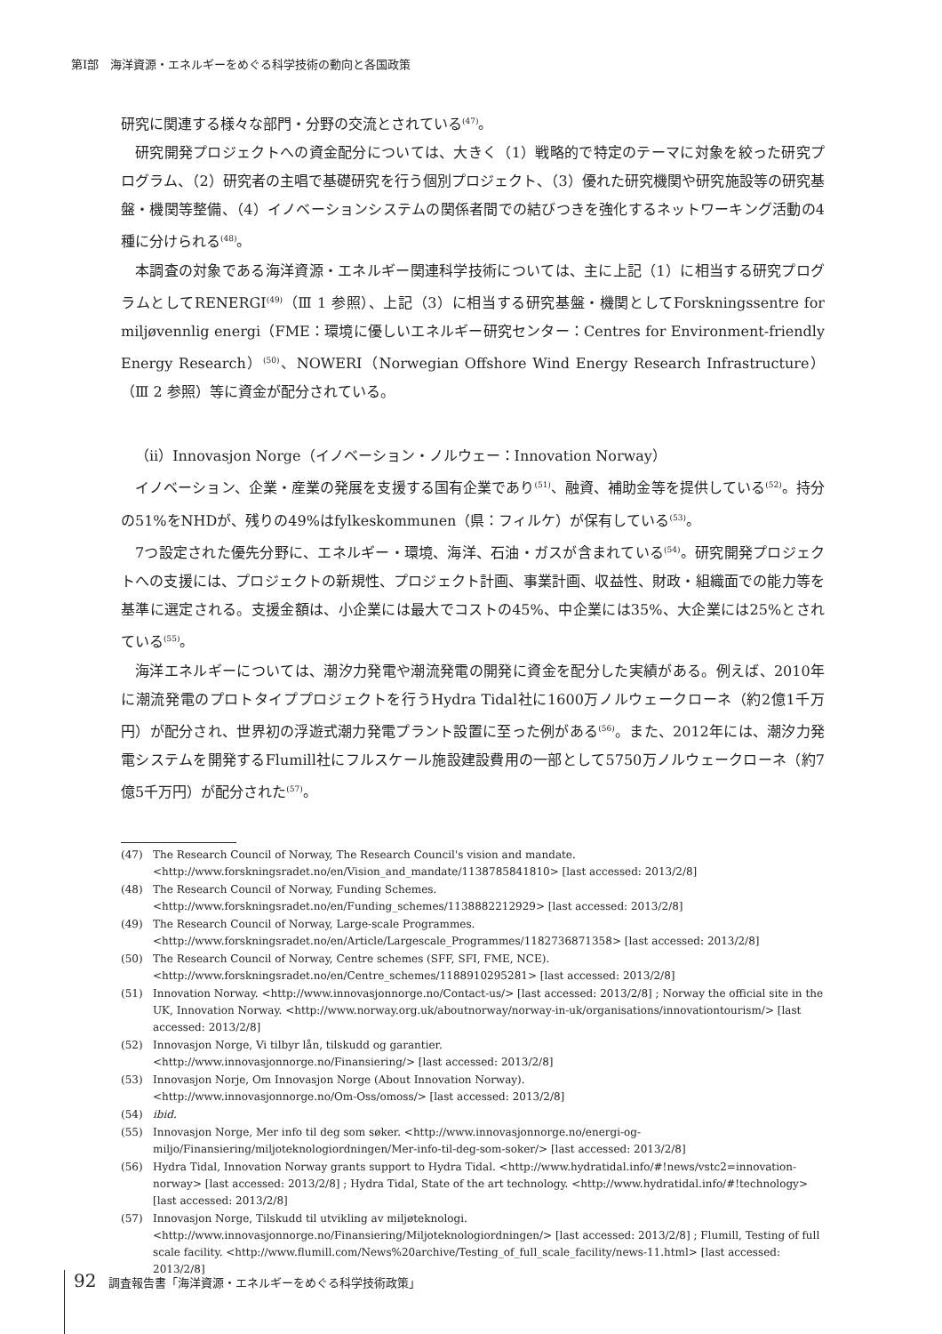第Ⅰ部　海洋資源・エネルギーをめぐる科学技術の動向と各国政策
研究に関連する様々な部門・分野の交流とされている<sup>(47)</sup>。
研究開発プロジェクトへの資金配分については、大きく（1）戦略的で特定のテーマに対象を絞った研究プログラム、（2）研究者の主唱で基礎研究を行う個別プロジェクト、（3）優れた研究機関や研究施設等の研究基盤・機関等整備、（4）イノベーションシステムの関係者間での結びつきを強化するネットワーキング活動の4種に分けられる<sup>(48)</sup>。
本調査の対象である海洋資源・エネルギー関連科学技術については、主に上記（1）に相当する研究プログラムとしてRENERGI<sup>(49)</sup>（Ⅲ 1 参照）、上記（3）に相当する研究基盤・機関としてForskningssentre for miljøvennlig energi（FME：環境に優しいエネルギー研究センター：Centres for Environment-friendly Energy Research）<sup>(50)</sup>、NOWERI（Norwegian Offshore Wind Energy Research Infrastructure）（Ⅲ 2 参照）等に資金が配分されている。
（ii）Innovasjon Norge（イノベーション・ノルウェー：Innovation Norway）
イノベーション、企業・産業の発展を支援する国有企業であり<sup>(51)</sup>、融資、補助金等を提供している<sup>(52)</sup>。持分の51%をNHDが、残りの49%はfylkeskommunen（県：フィルケ）が保有している<sup>(53)</sup>。
7つ設定された優先分野に、エネルギー・環境、海洋、石油・ガスが含まれている<sup>(54)</sup>。研究開発プロジェクトへの支援には、プロジェクトの新規性、プロジェクト計画、事業計画、収益性、財政・組織面での能力等を基準に選定される。支援金額は、小企業には最大でコストの45%、中企業には35%、大企業には25%とされている<sup>(55)</sup>。
海洋エネルギーについては、潮汐力発電や潮流発電の開発に資金を配分した実績がある。例えば、2010年に潮流発電のプロトタイププロジェクトを行うHydra Tidal社に1600万ノルウェークローネ（約2億1千万円）が配分され、世界初の浮遊式潮力発電プラント設置に至った例がある<sup>(56)</sup>。また、2012年には、潮汐力発電システムを開発するFlumill社にフルスケール施設建設費用の一部として5750万ノルウェークローネ（約7億5千万円）が配分された<sup>(57)</sup>。
(47) The Research Council of Norway, The Research Council's vision and mandate. <http://www.forskningsradet.no/en/Vision_and_mandate/1138785841810> [last accessed: 2013/2/8]
(48) The Research Council of Norway, Funding Schemes. <http://www.forskningsradet.no/en/Funding_schemes/1138882212929> [last accessed: 2013/2/8]
(49) The Research Council of Norway, Large-scale Programmes. <http://www.forskningsradet.no/en/Article/Largescale_Programmes/1182736871358> [last accessed: 2013/2/8]
(50) The Research Council of Norway, Centre schemes (SFF, SFI, FME, NCE). <http://www.forskningsradet.no/en/Centre_schemes/1188910295281> [last accessed: 2013/2/8]
(51) Innovation Norway. <http://www.innovasjonnorge.no/Contact-us/> [last accessed: 2013/2/8] ; Norway the official site in the UK, Innovation Norway. <http://www.norway.org.uk/aboutnorway/norway-in-uk/organisations/innovationtourism/> [last accessed: 2013/2/8]
(52) Innovasjon Norge, Vi tilbyr lån, tilskudd og garantier.
<http://www.innovasjonnorge.no/Finansiering/> [last accessed: 2013/2/8]
(53) Innovasjon Norje, Om Innovasjon Norge (About Innovation Norway).
<http://www.innovasjonnorge.no/Om-Oss/omoss/> [last accessed: 2013/2/8]
(54) ibid.
(55) Innovasjon Norge, Mer info til deg som søker. <http://www.innovasjonnorge.no/energi-og-miljo/Finansiering/miljoteknologiordningen/Mer-info-til-deg-som-soker/> [last accessed: 2013/2/8]
(56) Hydra Tidal, Innovation Norway grants support to Hydra Tidal. <http://www.hydratidal.info/#!news/vstc2=innovation-norway> [last accessed: 2013/2/8] ; Hydra Tidal, State of the art technology. <http://www.hydratidal.info/#!technology> [last accessed: 2013/2/8]
(57) Innovasjon Norge, Tilskudd til utvikling av miljøteknologi. <http://www.innovasjonnorge.no/Finansiering/Miljoteknologiordningen/> [last accessed: 2013/2/8] ; Flumill, Testing of full scale facility. <http://www.flumill.com/News%20archive/Testing_of_full_scale_facility/news-11.html> [last accessed: 2013/2/8]
92 調査報告書「海洋資源・エネルギーをめぐる科学技術政策」